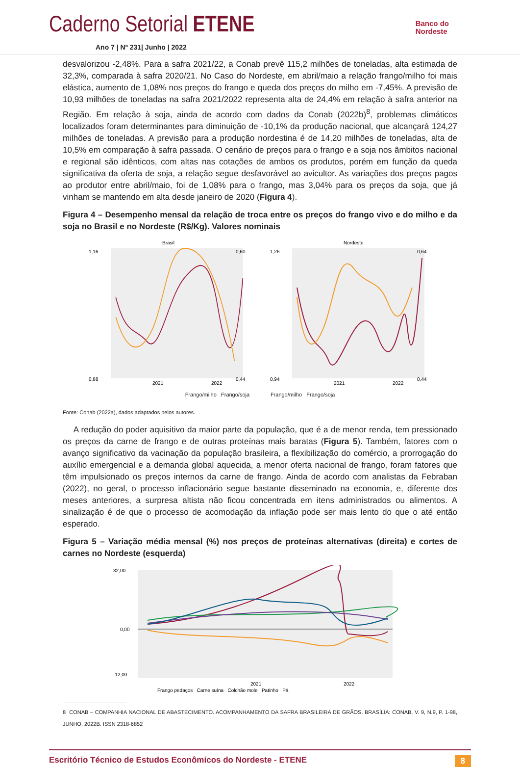Caderno Setorial ETENE
Banco do
Nordeste
Ano 7 | Nº 231| Junho | 2022
desvalorizou -2,48%. Para a safra 2021/22, a Conab prevê 115,2 milhões de toneladas, alta estimada de 32,3%, comparada à safra 2020/21. No Caso do Nordeste, em abril/maio a relação frango/milho foi mais elástica, aumento de 1,08% nos preços do frango e queda dos preços do milho em -7,45%. A previsão de 10,93 milhões de toneladas na safra 2021/2022 representa alta de 24,4% em relação à safra anterior na Região. Em relação à soja, ainda de acordo com dados da Conab (2022b)<sup>8</sup>, problemas climáticos localizados foram determinantes para diminuição de -10,1% da produção nacional, que alcançará 124,27 milhões de toneladas. A previsão para a produção nordestina é de 14,20 milhões de toneladas, alta de 10,5% em comparação à safra passada. O cenário de preços para o frango e a soja nos âmbitos nacional e regional são idênticos, com altas nas cotações de ambos os produtos, porém em função da queda significativa da oferta de soja, a relação segue desfavorável ao avicultor. As variações dos preços pagos ao produtor entre abril/maio, foi de 1,08% para o frango, mas 3,04% para os preços da soja, que já vinham se mantendo em alta desde janeiro de 2020 (Figura 4).
Figura 4 – Desempenho mensal da relação de troca entre os preços do frango vivo e do milho e da soja no Brasil e no Nordeste (R$/Kg). Valores nominais
Brasil
1,16
0,88
0,60
0,44
2021
2022
Nordeste
1,26
0,94
0,64
0,44
2021
2022
Frango/milho Frango/soja Frango/milho Frango/soja
Fonte: Conab (2022a), dados adaptados pelos autores.
A redução do poder aquisitivo da maior parte da população, que é a de menor renda, tem pressionado os preços da carne de frango e de outras proteínas mais baratas (Figura 5). Também, fatores com o avanço significativo da vacinação da população brasileira, a flexibilização do comércio, a prorrogação do auxílio emergencial e a demanda global aquecida, a menor oferta nacional de frango, foram fatores que têm impulsionado os preços internos da carne de frango. Ainda de acordo com analistas da Febraban (2022), no geral, o processo inflacionário segue bastante disseminado na economia, e, diferente dos meses anteriores, a surpresa altista não ficou concentrada em itens administrados ou alimentos. A sinalização é de que o processo de acomodação da inflação pode ser mais lento do que o até então esperado.
Figura 5 – Variação média mensal (%) nos preços de proteínas alternativas (direita) e cortes de carnes no Nordeste (esquerda)
32,00
0,00
-12,00
2021
2022
Frango pedaços Carne suína Colchão mole Patinho Pá
8 CONAB – COMPANHIA NACIONAL DE ABASTECIMENTO. ACOMPANHAMENTO DA SAFRA BRASILEIRA DE GRÃOS. BRASÍLIA: CONAB, V. 9, N.9, P. 1-98, JUNHO, 2022B. ISSN 2318-6852
Escritório Técnico de Estudos Econômicos do Nordeste - ETENE 8